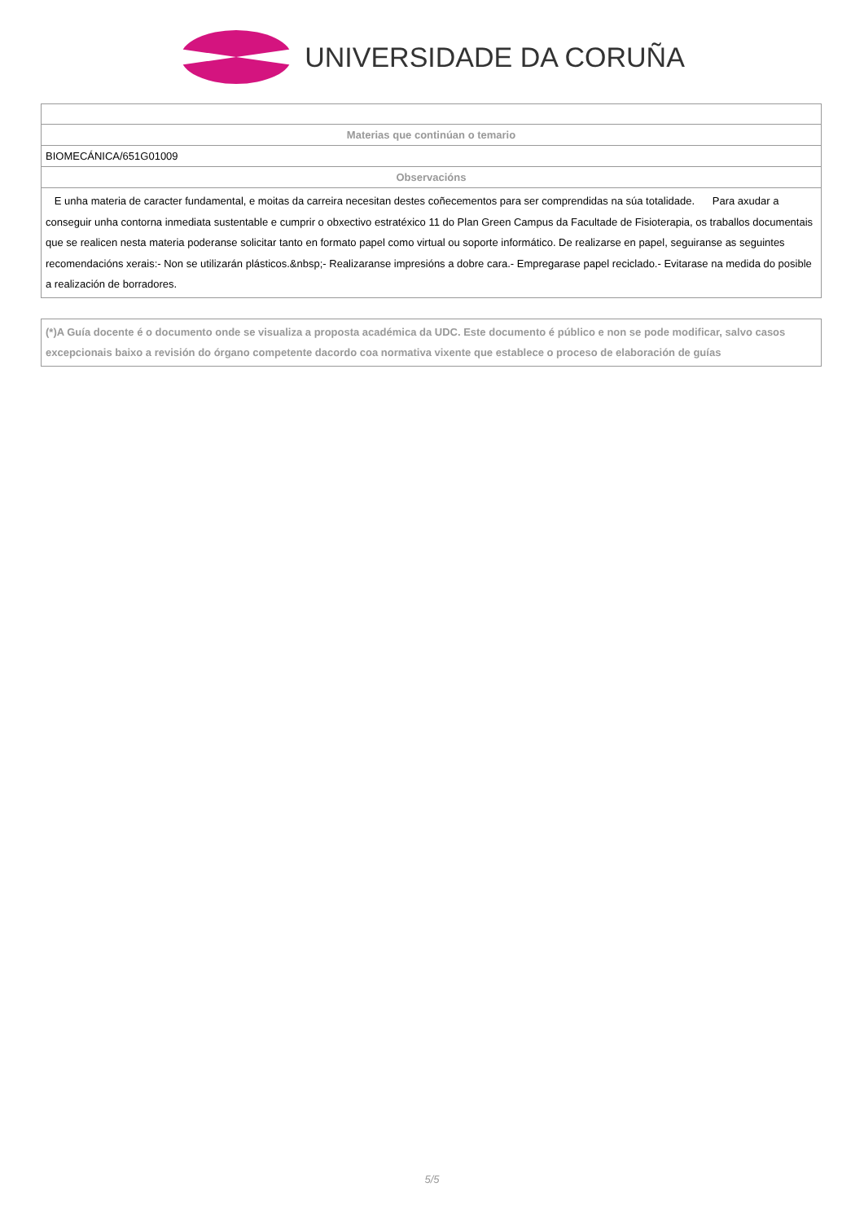UNIVERSIDADE DA CORUÑA
| Materias que continúan o temario |
| BIOMECÁNICA/651G01009 |
| Observacións |
| E unha materia de caracter fundamental, e moitas da carreira necesitan destes coñecementos para ser comprendidas na súa totalidade. Para axudar a conseguir unha contorna inmediata sustentable e cumprir o obxectivo estratéxico 11 do Plan Green Campus da Facultade de Fisioterapia, os traballos documentais que se realicen nesta materia poderanse solicitar tanto en formato papel como virtual ou soporte informático. De realizarse en papel, seguiranse as seguintes recomendacións xerais:- Non se utilizarán plásticos.&nbsp;- Realizaranse impresións a dobre cara.- Empregarase papel reciclado.- Evitarase na medida do posible a realización de borradores. |
(*)A Guía docente é o documento onde se visualiza a proposta académica da UDC. Este documento é público e non se pode modificar, salvo casos excepcionais baixo a revisión do órgano competente dacordo coa normativa vixente que establece o proceso de elaboración de guías
5/5